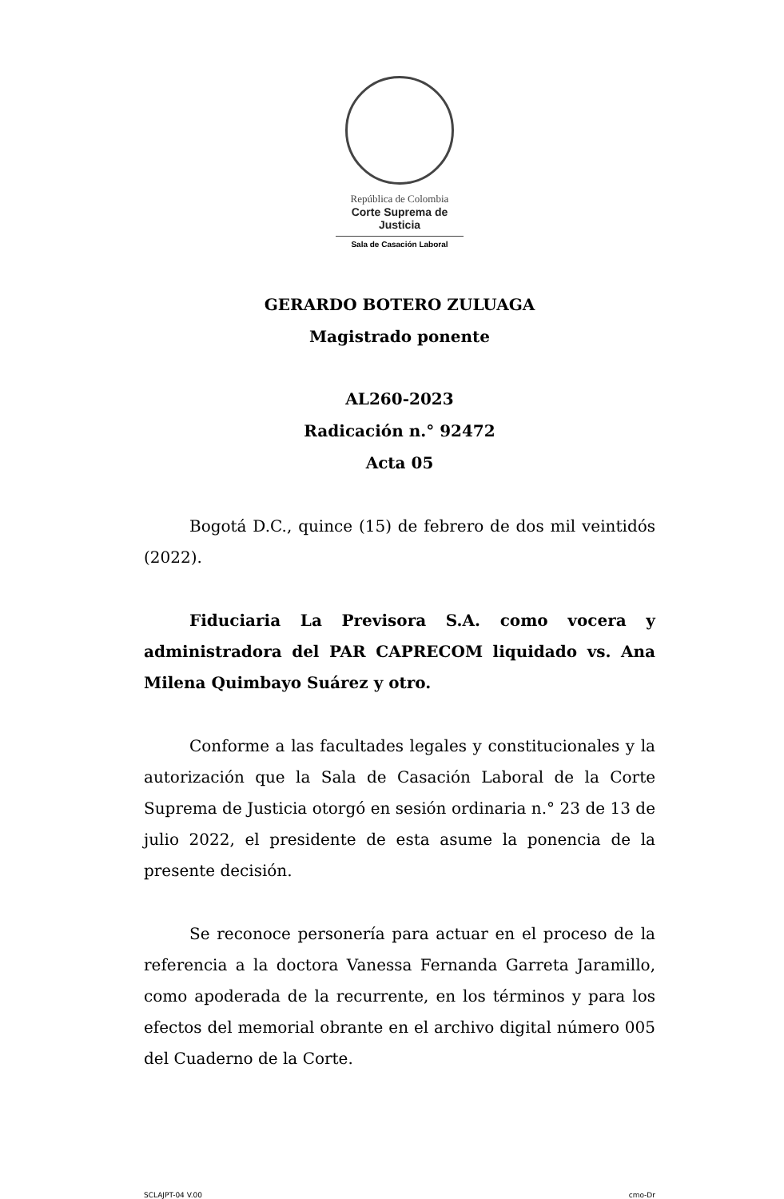República de Colombia
Corte Suprema de Justicia
Sala de Casación Laboral
GERARDO BOTERO ZULUAGA
Magistrado ponente
AL260-2023
Radicación n.° 92472
Acta 05
Bogotá D.C., quince (15) de febrero de dos mil veintidós (2022).
Fiduciaria La Previsora S.A. como vocera y administradora del PAR CAPRECOM liquidado vs. Ana Milena Quimbayo Suárez y otro.
Conforme a las facultades legales y constitucionales y la autorización que la Sala de Casación Laboral de la Corte Suprema de Justicia otorgó en sesión ordinaria n.° 23 de 13 de julio 2022, el presidente de esta asume la ponencia de la presente decisión.
Se reconoce personería para actuar en el proceso de la referencia a la doctora Vanessa Fernanda Garreta Jaramillo, como apoderada de la recurrente, en los términos y para los efectos del memorial obrante en el archivo digital número 005 del Cuaderno de la Corte.
SCLAJPT-04 V.00 cmo-Dr